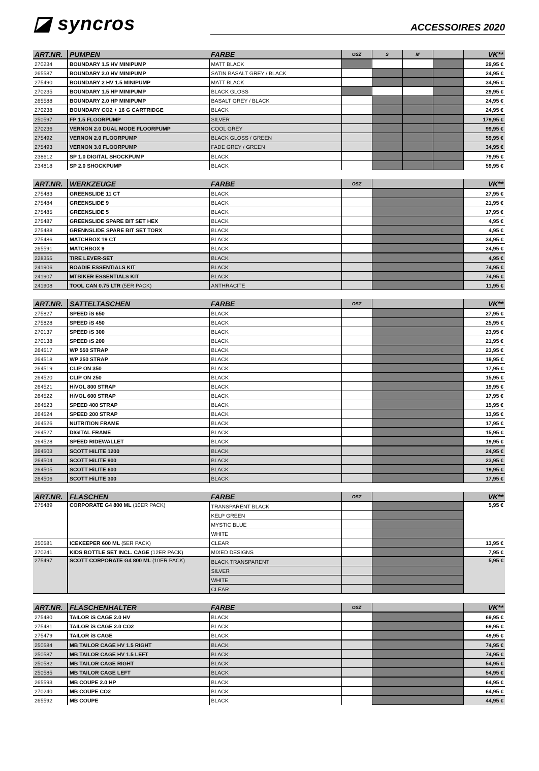◪ syncros
ACCESSOIRES 2020
| ART.NR. | PUMPEN | FARBE | OSZ | S | M | | VK** |
| --- | --- | --- | --- | --- | --- | --- | --- |
| 270234 | BOUNDARY 1.5 HV MINIPUMP | MATT BLACK | | | | | 29,95 € |
| 265587 | BOUNDARY 2.0 HV MINIPUMP | SATIN BASALT GREY / BLACK | | | | | 24,95 € |
| 275490 | BOUNDARY 2 HV 1.5 MINIPUMP | MATT BLACK | | | | | 34,95 € |
| 270235 | BOUNDARY 1.5 HP MINIPUMP | BLACK GLOSS | | | | | 29,95 € |
| 265588 | BOUNDARY 2.0 HP MINIPUMP | BASALT GREY / BLACK | | | | | 24,95 € |
| 270238 | BOUNDARY CO2 + 16 G CARTRIDGE | BLACK | | | | | 24,95 € |
| 250597 | FP 1.5 FLOORPUMP | SILVER | | | | | 179,95 € |
| 270236 | VERNON 2.0 DUAL MODE FLOORPUMP | COOL GREY | | | | | 99,95 € |
| 275492 | VERNON 2.0 FLOORPUMP | BLACK GLOSS / GREEN | | | | | 59,95 € |
| 275493 | VERNON 3.0 FLOORPUMP | FADE GREY / GREEN | | | | | 34,95 € |
| 238612 | SP 1.0 DIGITAL SHOCKPUMP | BLACK | | | | | 79,95 € |
| 234818 | SP 2.0 SHOCKPUMP | BLACK | | | | | 59,95 € |
| ART.NR. | WERKZEUGE | FARBE | OSZ | | VK** |
| --- | --- | --- | --- | --- | --- |
| 275483 | GREENSLIDE 11 CT | BLACK | | | 27,95 € |
| 275484 | GREENSLIDE 9 | BLACK | | | 21,95 € |
| 275485 | GREENSLIDE 5 | BLACK | | | 17,95 € |
| 275487 | GREENSLIDE SPARE BIT SET HEX | BLACK | | | 4,95 € |
| 275488 | GRENNSLIDE SPARE BIT SET TORX | BLACK | | | 4,95 € |
| 275486 | MATCHBOX 19 CT | BLACK | | | 34,95 € |
| 265591 | MATCHBOX 9 | BLACK | | | 24,95 € |
| 228355 | TIRE LEVER-SET | BLACK | | | 4,95 € |
| 241906 | ROADIE ESSENTIALS KIT | BLACK | | | 74,95 € |
| 241907 | MTBIKER ESSENTIALS KIT | BLACK | | | 74,95 € |
| 241908 | TOOL CAN 0.75 LTR (5ER PACK) | ANTHRACITE | | | 11,95 € |
| ART.NR. | SATTELTASCHEN | FARBE | OSZ | | VK** |
| --- | --- | --- | --- | --- | --- |
| 275827 | SPEED iS 650 | BLACK | | | 27,95 € |
| 275828 | SPEED iS 450 | BLACK | | | 25,95 € |
| 270137 | SPEED iS 300 | BLACK | | | 23,95 € |
| 270138 | SPEED iS 200 | BLACK | | | 21,95 € |
| 264517 | WP 550 STRAP | BLACK | | | 23,95 € |
| 264518 | WP 250 STRAP | BLACK | | | 19,95 € |
| 264519 | CLIP ON 350 | BLACK | | | 17,95 € |
| 264520 | CLIP ON 250 | BLACK | | | 15,95 € |
| 264521 | HiVOL 800 STRAP | BLACK | | | 19,95 € |
| 264522 | HiVOL 600 STRAP | BLACK | | | 17,95 € |
| 264523 | SPEED 400 STRAP | BLACK | | | 15,95 € |
| 264524 | SPEED 200 STRAP | BLACK | | | 13,95 € |
| 264526 | NUTRITION FRAME | BLACK | | | 17,95 € |
| 264527 | DIGITAL FRAME | BLACK | | | 15,95 € |
| 264528 | SPEED RIDEWALLET | BLACK | | | 19,95 € |
| 264503 | SCOTT HiLITE 1200 | BLACK | | | 24,95 € |
| 264504 | SCOTT HiLITE 900 | BLACK | | | 23,95 € |
| 264505 | SCOTT HiLITE 600 | BLACK | | | 19,95 € |
| 264506 | SCOTT HiLITE 300 | BLACK | | | 17,95 € |
| ART.NR. | FLASCHEN | FARBE | OSZ | | VK** |
| --- | --- | --- | --- | --- | --- |
| 275489 | CORPORATE G4 800 ML (10ER PACK) | TRANSPARENT BLACK | | | 5,95 € |
| | | KELP GREEN | | | |
| | | MYSTIC BLUE | | | |
| | | WHITE | | | |
| 250581 | ICEKEEPER 600 ML (5ER PACK) | CLEAR | | | 13,95 € |
| 270241 | KIDS BOTTLE SET INCL. CAGE (12ER PACK) | MIXED DESIGNS | | | 7,95 € |
| 275497 | SCOTT CORPORATE G4 800 ML (10ER PACK) | BLACK TRANSPARENT | | | 5,95 € |
| | | SILVER | | | |
| | | WHITE | | | |
| | | CLEAR | | | |
| ART.NR. | FLASCHENHALTER | FARBE | OSZ | | VK** |
| --- | --- | --- | --- | --- | --- |
| 275480 | TAILOR iS CAGE 2.0 HV | BLACK | | | 69,95 € |
| 275481 | TAILOR iS CAGE 2.0 CO2 | BLACK | | | 69,95 € |
| 275479 | TAILOR iS CAGE | BLACK | | | 49,95 € |
| 250584 | MB TAILOR CAGE HV 1.5 RIGHT | BLACK | | | 74,95 € |
| 250587 | MB TAILOR CAGE HV 1.5 LEFT | BLACK | | | 74,95 € |
| 250582 | MB TAILOR CAGE RIGHT | BLACK | | | 54,95 € |
| 250585 | MB TAILOR CAGE LEFT | BLACK | | | 54,95 € |
| 265593 | MB COUPE 2.0 HP | BLACK | | | 64,95 € |
| 270240 | MB COUPE CO2 | BLACK | | | 64,95 € |
| 265592 | MB COUPE | BLACK | | | 44,95 € |